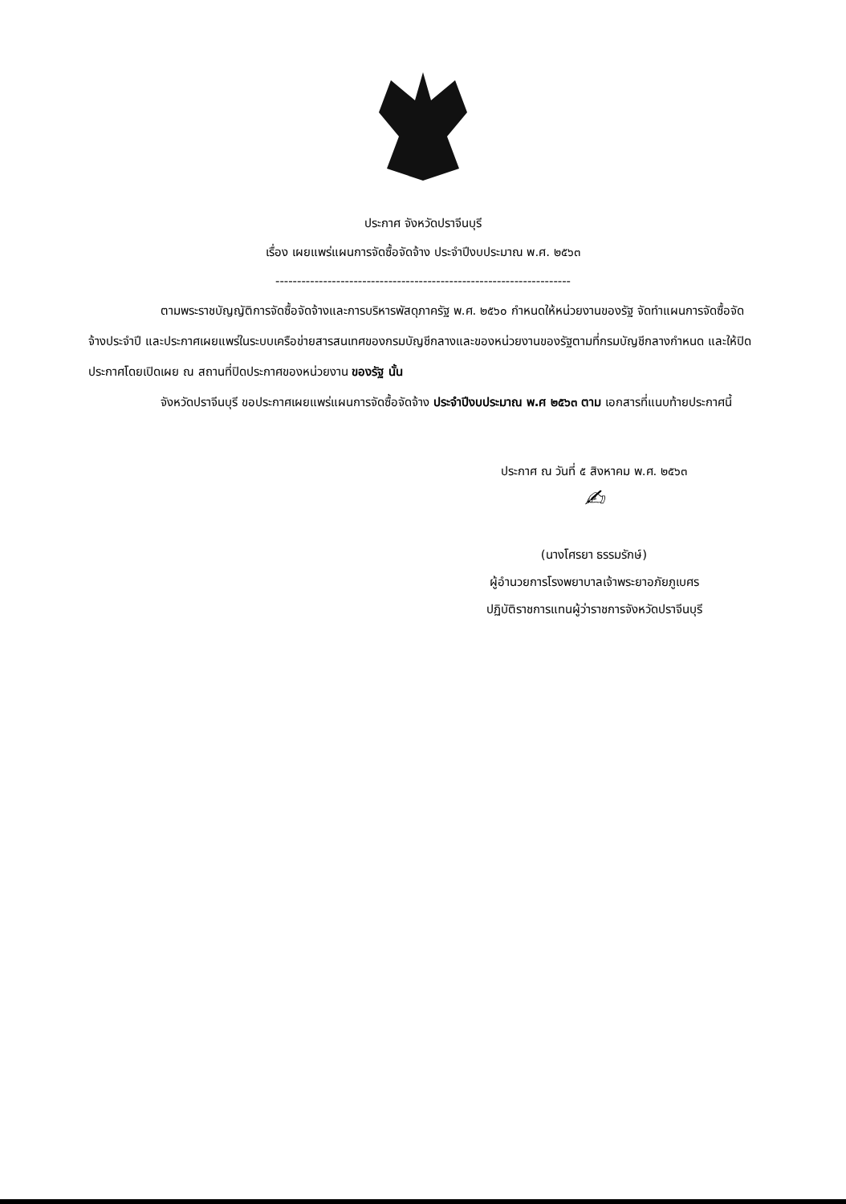ประกาศ จังหวัดปราจีนบุรี
เรื่อง เผยแพร่แผนการจัดซื้อจัดจ้าง ประจำปีงบประมาณ พ.ศ. ๒๕๖๓
--------------------------------------------------------------------
ตามพระราชบัญญัติการจัดซื้อจัดจ้างและการบริหารพัสดุภาครัฐ พ.ศ. ๒๕๖๐ กำหนดให้หน่วยงานของรัฐ จัดทำแผนการจัดซื้อจัดจ้างประจำปี และประกาศเผยแพร่ในระบบเครือข่ายสารสนเทศของกรมบัญชีกลางและของหน่วยงานของรัฐตามที่กรมบัญชีกลางกำหนด และให้ปิดประกาศโดยเปิดเผย ณ สถานที่ปิดประกาศของหน่วยงาน ของรัฐ นั้น
จังหวัดปราจีนบุรี ขอประกาศเผยแพร่แผนการจัดซื้อจัดจ้าง ประจำปีงบประมาณ พ.ศ ๒๕๖๓ ตาม เอกสารที่แนบท้ายประกาศนี้
ประกาศ ณ วันที่ ๕ สิงหาคม พ.ศ. ๒๕๖๓
✍
(นางโศรยา ธรรมรักษ์)
ผู้อำนวยการโรงพยาบาลเจ้าพระยาอภัยภูเบศร
ปฏิบัติราชการแทนผู้ว่าราชการจังหวัดปราจีนบุรี